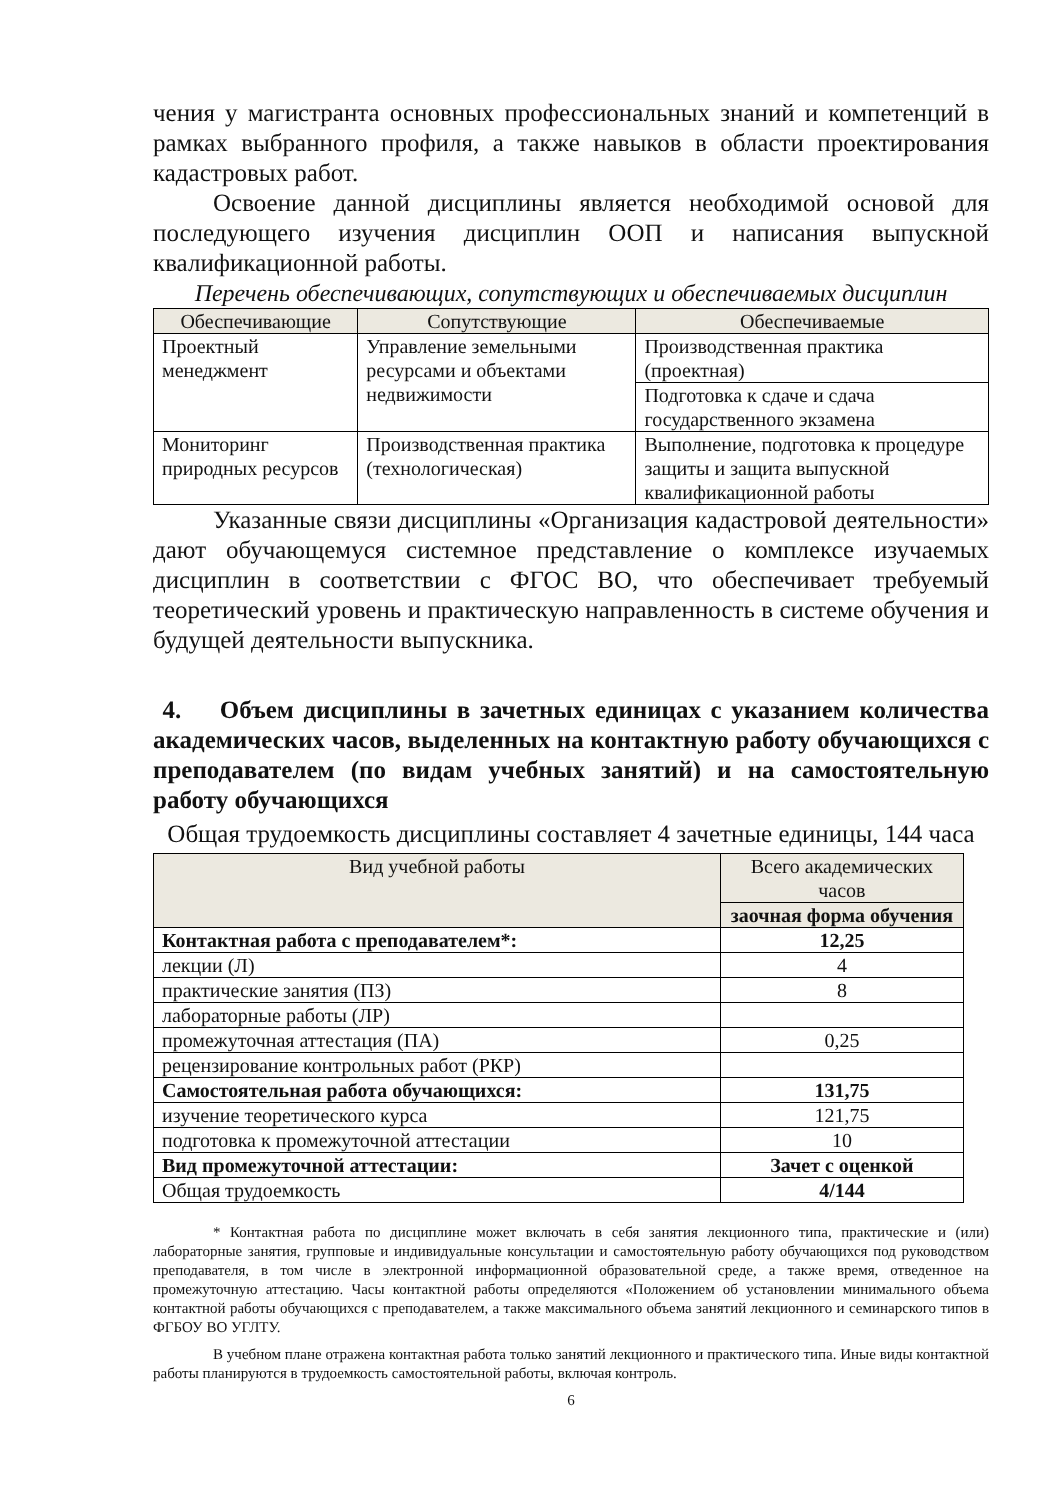чения у магистранта основных профессиональных знаний и компетенций в рамках выбранного профиля, а также навыков в области проектирования кадастровых работ.
Освоение данной дисциплины является необходимой основой для последующего изучения дисциплин ООП и написания выпускной квалификационной работы.
Перечень обеспечивающих, сопутствующих и обеспечиваемых дисциплин
| Обеспечивающие | Сопутствующие | Обеспечиваемые |
| --- | --- | --- |
| Проектный менеджмент | Управление земельными ресурсами и объектами недвижимости | Производственная практика (проектная) |
| | | Подготовка к сдаче и сдача государственного экзамена |
| Мониторинг природных ресурсов | Производственная практика (технологическая) | Выполнение, подготовка к процедуре защиты и защита выпускной квалификационной работы |
Указанные связи дисциплины «Организация кадастровой деятельности» дают обучающемуся системное представление о комплексе изучаемых дисциплин в соответствии с ФГОС ВО, что обеспечивает требуемый теоретический уровень и практическую направленность в системе обучения и будущей деятельности выпускника.
4. Объем дисциплины в зачетных единицах с указанием количества академических часов, выделенных на контактную работу обучающихся с преподавателем (по видам учебных занятий) и на самостоятельную работу обучающихся
Общая трудоемкость дисциплины составляет 4 зачетные единицы, 144 часа
| Вид учебной работы | Всего академических часов |
| --- | --- |
| | заочная форма обучения |
| Контактная работа с преподавателем*: | 12,25 |
| лекции (Л) | 4 |
| практические занятия (ПЗ) | 8 |
| лабораторные работы (ЛР) | |
| промежуточная аттестация (ПА) | 0,25 |
| рецензирование контрольных работ (РКР) | |
| Самостоятельная работа обучающихся: | 131,75 |
| изучение теоретического курса | 121,75 |
| подготовка к промежуточной аттестации | 10 |
| Вид промежуточной аттестации: | Зачет с оценкой |
| Общая трудоемкость | 4/144 |
* Контактная работа по дисциплине может включать в себя занятия лекционного типа, практические и (или) лабораторные занятия, групповые и индивидуальные консультации и самостоятельную работу обучающихся под руководством преподавателя, в том числе в электронной информационной образовательной среде, а также время, отведенное на промежуточную аттестацию. Часы контактной работы определяются «Положением об установлении минимального объема контактной работы обучающихся с преподавателем, а также максимального объема занятий лекционного и семинарского типов в ФГБОУ ВО УГЛТУ.
В учебном плане отражена контактная работа только занятий лекционного и практического типа. Иные виды контактной работы планируются в трудоемкость самостоятельной работы, включая контроль.
6